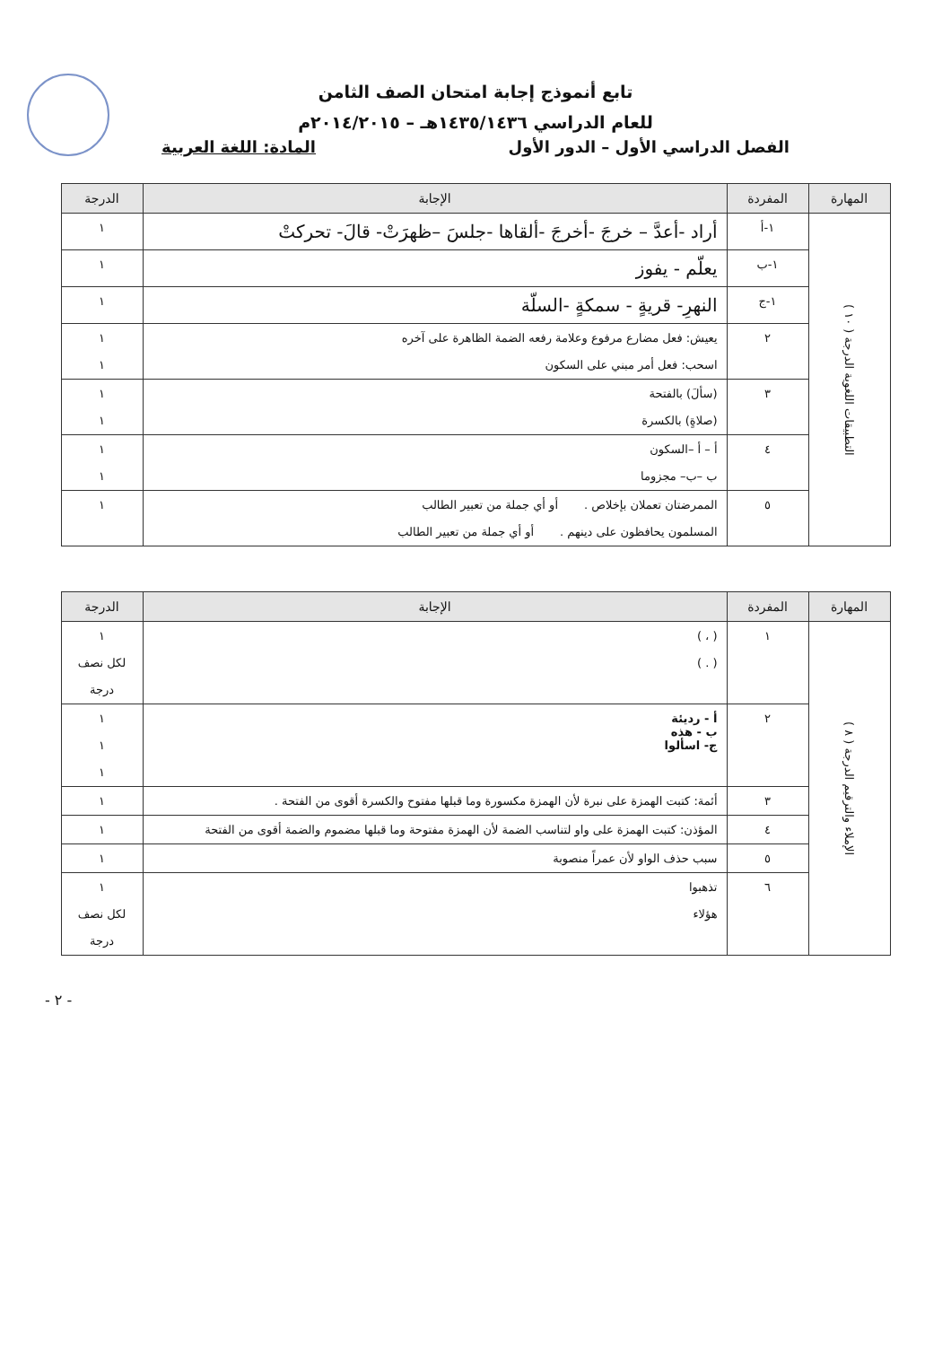تابع أنموذج إجابة امتحان الصف الثامن
للعام الدراسي ١٤٣٥/١٤٣٦هـ – ٢٠١٤/٢٠١٥م
الفصل الدراسي الأول – الدور الأول المادة: اللغة العربية
| المهارة | المفردة | الإجابة | الدرجة |
| --- | --- | --- | --- |
| التطبيقات اللغوية الدرجة ( ١٠ ) | ١-أ | أراد -أعدَّ – خرجَ -أخرجَ -ألقاها -جلسَ –ظهرَتْ- قالَ- تحركتْ | ١ |
| | ١-ب | يعلّم - يفوز | ١ |
| | ١-ج | النهرِ- قريةٍ - سمكةٍ -السلّة | ١ |
| | ٢ | يعيش: فعل مضارع مرفوع وعلامة رفعه الضمة الظاهرة على آخره اسحب: فعل أمر مبني على السكون | ١ ١ |
| | ٣ | (سألَ) بالفتحة (صلاةٍ) بالكسرة | ١ ١ |
| | ٤ | أ – أ –السكون ب –ب– مجزوما | ١ ١ |
| | ٥ | الممرضتان تعملان بإخلاص . أو أي جملة من تعبير الطالب المسلمون يحافظون على دينهم . أو أي جملة من تعبير الطالب | ١ |
| المهارة | المفردة | الإجابة | الدرجة |
| --- | --- | --- | --- |
| الإملاء والترقيم الدرجة ( ٨ ) | ١ | ( ، ) ( . ) | ١ لكل نصف درجة |
| | ٢ | أ - رديئة ب - هذه ج- اسألوا | ١ ١ ١ |
| | ٣ | أئمة: كتبت الهمزة على نبرة لأن الهمزة مكسورة وما قبلها مفتوح والكسرة أقوى من الفتحة . | ١ |
| | ٤ | المؤذن: كتبت الهمزة على واو لتناسب الضمة لأن الهمزة مفتوحة وما قبلها مضموم والضمة أقوى من الفتحة | ١ |
| | ٥ | سبب حذف الواو لأن عمراً منصوبة | ١ |
| | ٦ | تذهبوا هؤلاء | ١ لكل نصف درجة |
- ٢ -